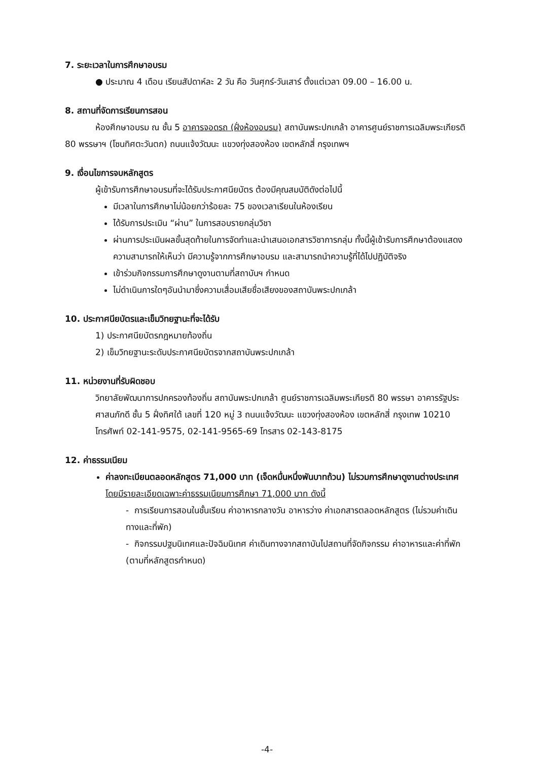7. ระยะเวลาในการศึกษาอบรม
● ประมาณ 4 เดือน เรียนสัปดาห์ละ 2 วัน คือ วันศุกร์-วันเสาร์ ตั้งแต่เวลา 09.00 – 16.00 น.
8. สถานที่จัดการเรียนการสอน
ห้องศึกษาอบรม ณ ชั้น 5 อาคารจอดรถ (ฝั่งห้องอบรม) สถาบันพระปกเกล้า อาคารศูนย์ราชการเฉลิมพระเกียรติ 80 พรรษาฯ (โซนทิศตะวันตก) ถนนแจ้งวัฒนะ แขวงทุ่งสองห้อง เขตหลักสี่ กรุงเทพฯ
9. เงื่อนไขการจบหลักสูตร
ผู้เข้ารับการศึกษาอบรมที่จะได้รับประกาศนียบัตร ต้องมีคุณสมบัติดังต่อไปนี้
มีเวลาในการศึกษาไม่น้อยกว่าร้อยละ 75 ของเวลาเรียนในห้องเรียน
ได้รับการประเมิน “ผ่าน” ในการสอบรายกลุ่มวิชา
ผ่านการประเมินผลขั้นสุดท้ายในการจัดทำและนำเสนอเอกสารวิชาการกลุ่ม ทั้งนี้ผู้เข้ารับการศึกษาต้องแสดงความสามารถให้เห็นว่า มีความรู้จากการศึกษาอบรม และสามารถนำความรู้ที่ได้ไปปฏิบัติจริง
เข้าร่วมกิจกรรมการศึกษาดูงานตามที่สถาบันฯ กำหนด
ไม่ดำเนินการใดๆอันนำมาซึ่งความเสื่อมเสียชื่อเสียงของสถาบันพระปกเกล้า
10. ประกาศนียบัตรและเข็มวิทยฐานะที่จะได้รับ
1) ประกาศนียบัตรกฎหมายท้องถิ่น
2) เข็มวิทยฐานะระดับประกาศนียบัตรจากสถาบันพระปกเกล้า
11. หน่วยงานที่รับผิดชอบ
วิทยาลัยพัฒนาการปกครองท้องถิ่น สถาบันพระปกเกล้า ศูนย์ราชการเฉลิมพระเกียรติ 80 พรรษา อาคารรัฐประศาสนภักดี ชั้น 5 ฝั่งทิศใต้ เลขที่ 120 หมู่ 3 ถนนแจ้งวัฒนะ แขวงทุ่งสองห้อง เขตหลักสี่ กรุงเทพ 10210 โทรศัพท์ 02-141-9575, 02-141-9565-69 โทรสาร 02-143-8175
12. ค่าธรรมเนียม
ค่าลงทะเบียนตลอดหลักสูตร 71,000 บาท (เจ็ดหมื่นหนึ่งพันบาทถ้วน) ไม่รวมการศึกษาดูงานต่างประเทศ โดยมีรายละเอียดเฉพาะค่าธรรมเนียมการศึกษา 71,000 บาท ดังนี้
- การเรียนการสอนในชั้นเรียน ค่าอาหารกลางวัน อาหารว่าง ค่าเอกสารตลอดหลักสูตร (ไม่รวมค่าเดินทางและที่พัก)
- กิจกรรมปฐมนิเทศและปัจฉิมนิเทศ ค่าเดินทางจากสถาบันไปสถานที่จัดกิจกรรม ค่าอาหารและค่าที่พัก (ตามที่หลักสูตรกำหนด)
-4-